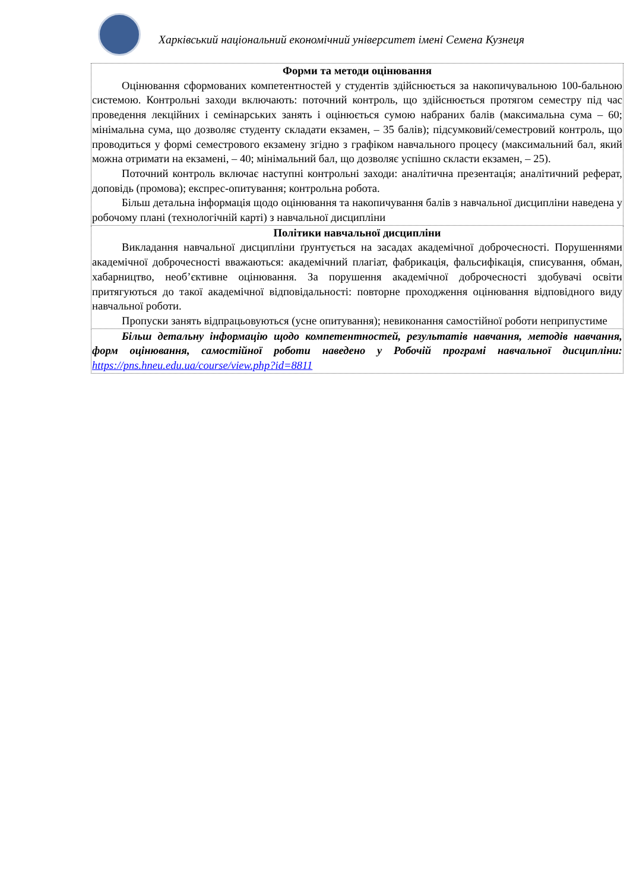Харківський національний економічний університет імені Семена Кузнеця
| Форми та методи оцінювання Оцінювання сформованих компетентностей у студентів здійснюється за накопичувальною 100-бальною системою. Контрольні заходи включають: поточний контроль, що здійснюється протягом семестру під час проведення лекційних і семінарських занять і оцінюється сумою набраних балів (максимальна сума – 60; мінімальна сума, що дозволяє студенту складати екзамен, – 35 балів); підсумковий/семестровий контроль, що проводиться у формі семестрового екзамену згідно з графіком навчального процесу (максимальний бал, який можна отримати на екзамені, – 40; мінімальний бал, що дозволяє успішно скласти екзамен, – 25). Поточний контроль включає наступні контрольні заходи: аналітична презентація; аналітичний реферат, доповідь (промова); експрес-опитування; контрольна робота. Більш детальна інформація щодо оцінювання та накопичування балів з навчальної дисципліни наведена у робочому плані (технологічній карті) з навчальної дисципліни |
| Політики навчальної дисципліни Викладання навчальної дисципліни ґрунтується на засадах академічної доброчесності. Порушеннями академічної доброчесності вважаються: академічний плагіат, фабрикація, фальсифікація, списування, обман, хабарництво, необ’єктивне оцінювання. За порушення академічної доброчесності здобувачі освіти притягуються до такої академічної відповідальності: повторне проходження оцінювання відповідного виду навчальної роботи. Пропуски занять відпрацьовуються (усне опитування); невиконання самостійної роботи неприпустиме |
| Більш детальну інформацію щодо компетентностей, результатів навчання, методів навчання, форм оцінювання, самостійної роботи наведено у Робочій програмі навчальної дисципліни: https://pns.hneu.edu.ua/course/view.php?id=8811 |